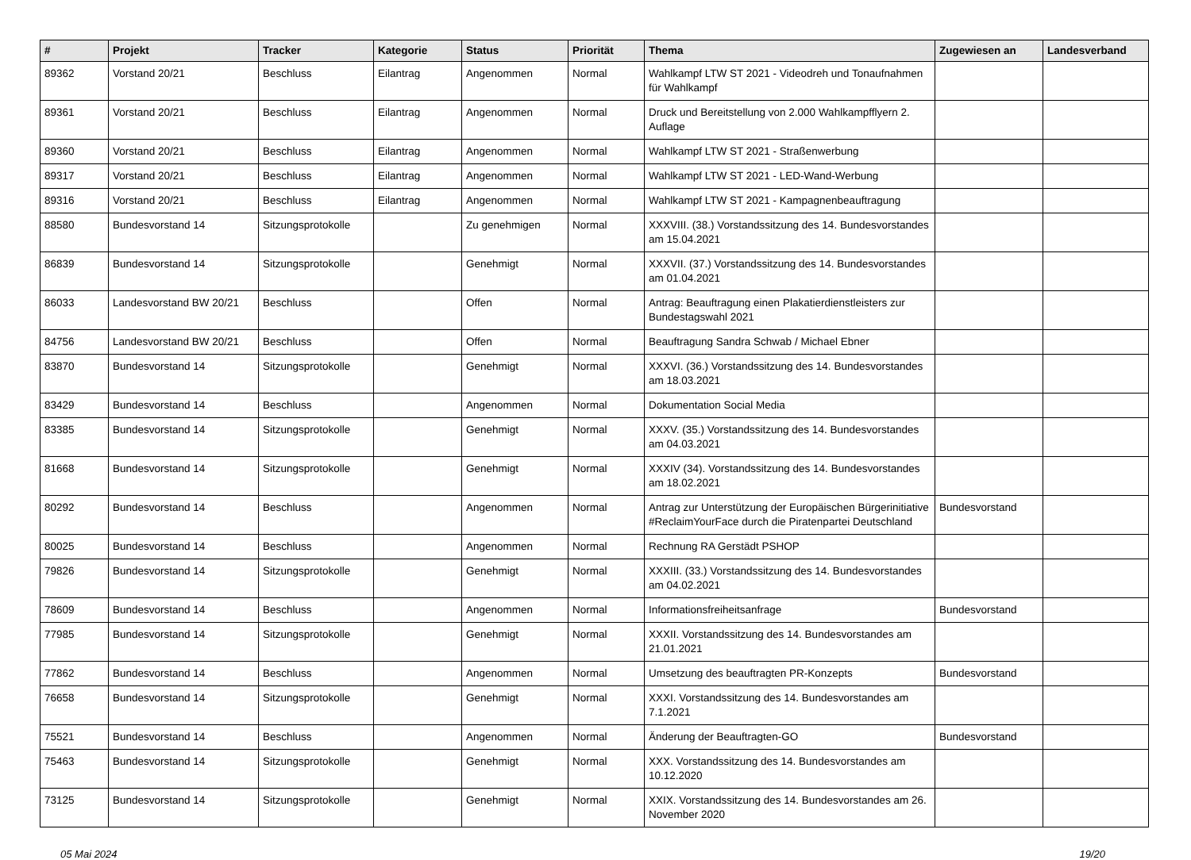| # | Projekt | Tracker | Kategorie | Status | Priorität | Thema | Zugewiesen an | Landesverband |
| --- | --- | --- | --- | --- | --- | --- | --- | --- |
| 89362 | Vorstand 20/21 | Beschluss | Eilantrag | Angenommen | Normal | Wahlkampf LTW ST 2021 - Videodreh und Tonaufnahmen für Wahlkampf | | |
| 89361 | Vorstand 20/21 | Beschluss | Eilantrag | Angenommen | Normal | Druck und Bereitstellung von 2.000 Wahlkampfflyern 2. Auflage | | |
| 89360 | Vorstand 20/21 | Beschluss | Eilantrag | Angenommen | Normal | Wahlkampf LTW ST 2021 - Straßenwerbung | | |
| 89317 | Vorstand 20/21 | Beschluss | Eilantrag | Angenommen | Normal | Wahlkampf LTW ST 2021 - LED-Wand-Werbung | | |
| 89316 | Vorstand 20/21 | Beschluss | Eilantrag | Angenommen | Normal | Wahlkampf LTW ST 2021 - Kampagnenbeauftragung | | |
| 88580 | Bundesvorstand 14 | Sitzungsprotokolle | | Zu genehmigen | Normal | XXXVIII. (38.) Vorstandssitzung des 14. Bundesvorstandes am 15.04.2021 | | |
| 86839 | Bundesvorstand 14 | Sitzungsprotokolle | | Genehmigt | Normal | XXXVII. (37.) Vorstandssitzung des 14. Bundesvorstandes am 01.04.2021 | | |
| 86033 | Landesvorstand BW 20/21 | Beschluss | | Offen | Normal | Antrag: Beauftragung einen Plakatierdienstleisters zur Bundestagswahl 2021 | | |
| 84756 | Landesvorstand BW 20/21 | Beschluss | | Offen | Normal | Beauftragung Sandra Schwab / Michael Ebner | | |
| 83870 | Bundesvorstand 14 | Sitzungsprotokolle | | Genehmigt | Normal | XXXVI. (36.) Vorstandssitzung des 14. Bundesvorstandes am 18.03.2021 | | |
| 83429 | Bundesvorstand 14 | Beschluss | | Angenommen | Normal | Dokumentation Social Media | | |
| 83385 | Bundesvorstand 14 | Sitzungsprotokolle | | Genehmigt | Normal | XXXV. (35.) Vorstandssitzung des 14. Bundesvorstandes am 04.03.2021 | | |
| 81668 | Bundesvorstand 14 | Sitzungsprotokolle | | Genehmigt | Normal | XXXIV (34). Vorstandssitzung des 14. Bundesvorstandes am 18.02.2021 | | |
| 80292 | Bundesvorstand 14 | Beschluss | | Angenommen | Normal | Antrag zur Unterstützung der Europäischen Bürgerinitiative #ReclaimYourFace durch die Piratenpartei Deutschland | Bundesvorstand | |
| 80025 | Bundesvorstand 14 | Beschluss | | Angenommen | Normal | Rechnung RA Gerstädt PSHOP | | |
| 79826 | Bundesvorstand 14 | Sitzungsprotokolle | | Genehmigt | Normal | XXXIII. (33.) Vorstandssitzung des 14. Bundesvorstandes am 04.02.2021 | | |
| 78609 | Bundesvorstand 14 | Beschluss | | Angenommen | Normal | Informationsfreiheitsanfrage | Bundesvorstand | |
| 77985 | Bundesvorstand 14 | Sitzungsprotokolle | | Genehmigt | Normal | XXXII. Vorstandssitzung des 14. Bundesvorstandes am 21.01.2021 | | |
| 77862 | Bundesvorstand 14 | Beschluss | | Angenommen | Normal | Umsetzung des beauftragten PR-Konzepts | Bundesvorstand | |
| 76658 | Bundesvorstand 14 | Sitzungsprotokolle | | Genehmigt | Normal | XXXI. Vorstandssitzung des 14. Bundesvorstandes am 7.1.2021 | | |
| 75521 | Bundesvorstand 14 | Beschluss | | Angenommen | Normal | Änderung der Beauftragten-GO | Bundesvorstand | |
| 75463 | Bundesvorstand 14 | Sitzungsprotokolle | | Genehmigt | Normal | XXX. Vorstandssitzung des 14. Bundesvorstandes am 10.12.2020 | | |
| 73125 | Bundesvorstand 14 | Sitzungsprotokolle | | Genehmigt | Normal | XXIX. Vorstandssitzung des 14. Bundesvorstandes am 26. November 2020 | | |
05 Mai 2024 19/20